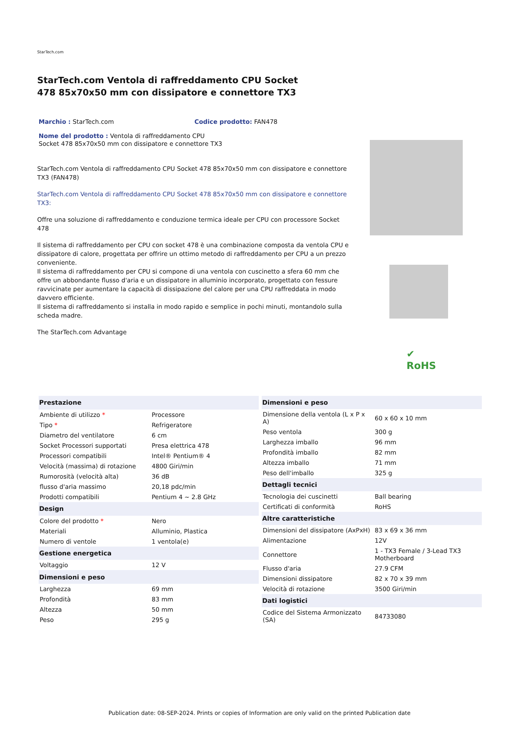StarTech.com
StarTech.com Ventola di raffreddamento CPU Socket 478 85x70x50 mm con dissipatore e connettore TX3
Marchio : StarTech.com Codice prodotto: FAN478
Nome del prodotto : Ventola di raffreddamento CPU Socket 478 85x70x50 mm con dissipatore e connettore TX3
StarTech.com Ventola di raffreddamento CPU Socket 478 85x70x50 mm con dissipatore e connettore TX3 (FAN478)
StarTech.com Ventola di raffreddamento CPU Socket 478 85x70x50 mm con dissipatore e connettore TX3:
Offre una soluzione di raffreddamento e conduzione termica ideale per CPU con processore Socket 478
Il sistema di raffreddamento per CPU con socket 478 è una combinazione composta da ventola CPU e dissipatore di calore, progettata per offrire un ottimo metodo di raffreddamento per CPU a un prezzo conveniente.
Il sistema di raffreddamento per CPU si compone di una ventola con cuscinetto a sfera 60 mm che offre un abbondante flusso d'aria e un dissipatore in alluminio incorporato, progettato con fessure ravvicinate per aumentare la capacità di dissipazione del calore per una CPU raffreddata in modo davvero efficiente.
Il sistema di raffreddamento si installa in modo rapido e semplice in pochi minuti, montandolo sulla scheda madre.
The StarTech.com Advantage
✔
RoHS
| Prestazione | |
| --- | --- |
| Ambiente di utilizzo * | Processore |
| Tipo * | Refrigeratore |
| Diametro del ventilatore | 6 cm |
| Socket Processori supportati | Presa elettrica 478 |
| Processori compatibili | Intel® Pentium® 4 |
| Velocità (massima) di rotazione | 4800 Giri/min |
| Rumorosità (velocità alta) | 36 dB |
| flusso d'aria massimo | 20,18 pdc/min |
| Prodotti compatibili | Pentium 4 ~ 2.8 GHz |
| Design | |
| Colore del prodotto * | Nero |
| Materiali | Alluminio, Plastica |
| Numero di ventole | 1 ventola(e) |
| Gestione energetica | |
| Voltaggio | 12 V |
| Dimensioni e peso | |
| Larghezza | 69 mm |
| Profondità | 83 mm |
| Altezza | 50 mm |
| Peso | 295 g |
| Dimensioni e peso | |
| --- | --- |
| Dimensione della ventola (L x P x A) | 60 x 60 x 10 mm |
| Peso ventola | 300 g |
| Larghezza imballo | 96 mm |
| Profondità imballo | 82 mm |
| Altezza imballo | 71 mm |
| Peso dell'imballo | 325 g |
| Dettagli tecnici | |
| Tecnologia dei cuscinetti | Ball bearing |
| Certificati di conformità | RoHS |
| Altre caratteristiche | |
| Dimensioni del dissipatore (AxPxH) | 83 x 69 x 36 mm |
| Alimentazione | 12V |
| Connettore | 1 - TX3 Female / 3-Lead TX3 Motherboard |
| Flusso d'aria | 27.9 CFM |
| Dimensioni dissipatore | 82 x 70 x 39 mm |
| Velocità di rotazione | 3500 Giri/min |
| Dati logistici | |
| Codice del Sistema Armonizzato (SA) | 84733080 |
Publication date: 08-SEP-2024. Prints or copies of Information are only valid on the printed Publication date